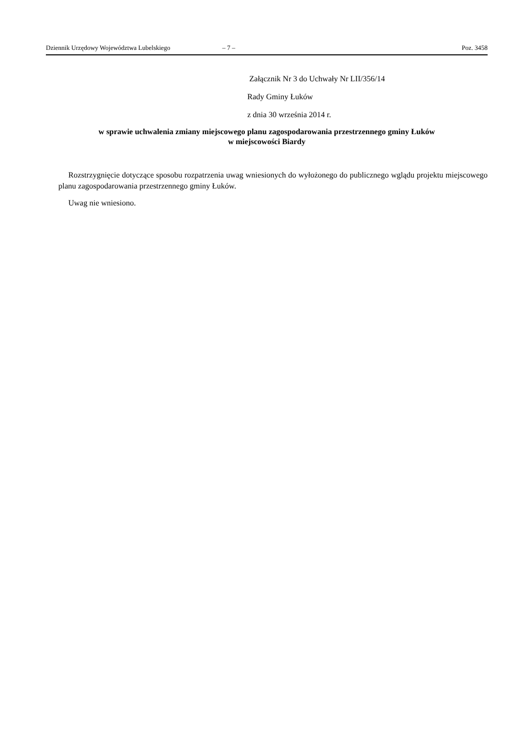Dziennik Urzędowy Województwa Lubelskiego – 7 – Poz. 3458
Załącznik Nr 3 do Uchwały Nr LII/356/14
Rady Gminy Łuków
z dnia 30 września 2014 r.
w sprawie uchwalenia zmiany miejscowego planu zagospodarowania przestrzennego gminy Łuków
w miejscowości Biardy
Rozstrzygnięcie dotyczące sposobu rozpatrzenia uwag wniesionych do wyłożonego do publicznego wglądu projektu miejscowego planu zagospodarowania przestrzennego gminy Łuków.
Uwag nie wniesiono.